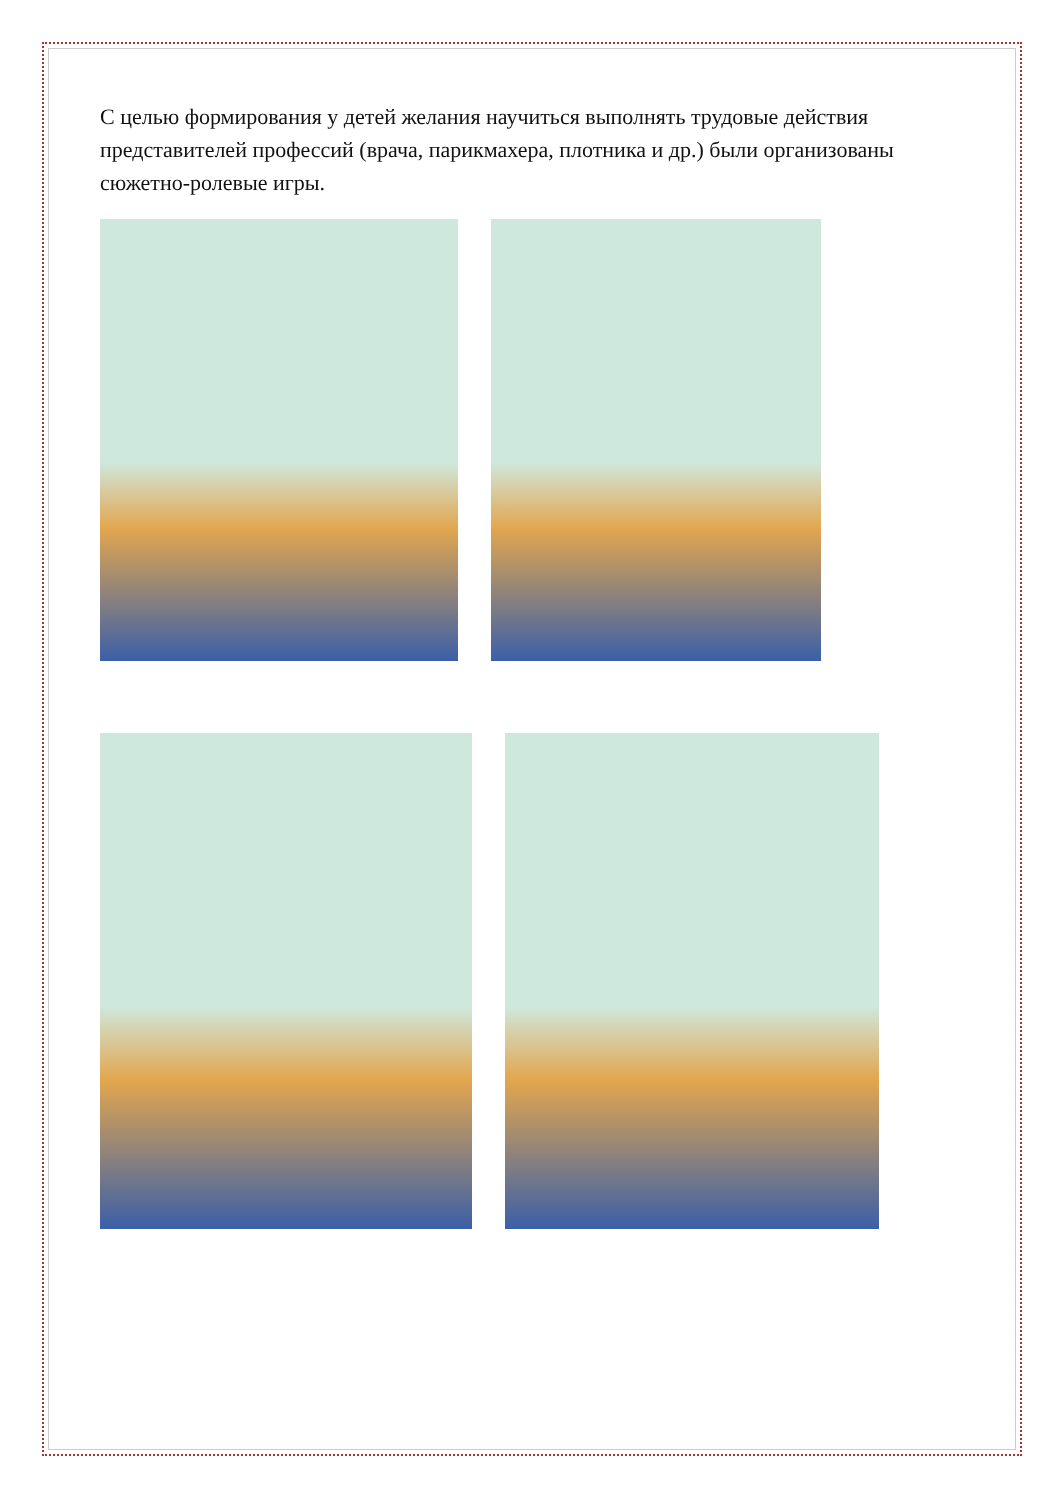С целью формирования у детей желания научиться выполнять трудовые действия представителей профессий (врача, парикмахера, плотника и др.) были организованы сюжетно-ролевые игры.